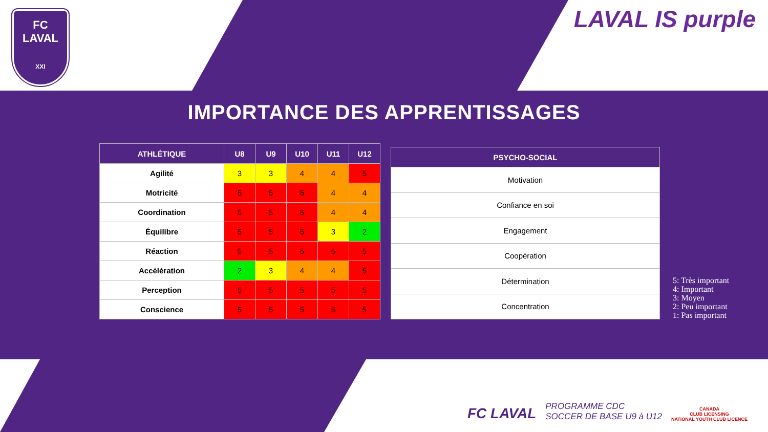FC
LAVAL
XXI
LAVAL IS purple
IMPORTANCE DES APPRENTISSAGES
| ATHLÉTIQUE | U8 | U9 | U10 | U11 | U12 |
| --- | --- | --- | --- | --- | --- |
| Agilité | 3 | 3 | 4 | 4 | 5 |
| Motricité | 5 | 5 | 5 | 4 | 4 |
| Coordination | 5 | 5 | 5 | 4 | 4 |
| Équilibre | 5 | 5 | 5 | 3 | 2 |
| Réaction | 5 | 5 | 5 | 5 | 5 |
| Accélération | 2 | 3 | 4 | 4 | 5 |
| Perception | 5 | 5 | 5 | 5 | 5 |
| Conscience | 5 | 5 | 5 | 5 | 5 |
| PSYCHO-SOCIAL |
| --- |
| Motivation |
| Confiance en soi |
| Engagement |
| Coopération |
| Détermination |
| Concentration |
5: Très important
4: Important
3: Moyen
2: Peu important
1: Pas important
FC LAVAL
PROGRAMME CDC
SOCCER DE BASE U9 à U12
CANADA
CLUB LICENSING
NATIONAL YOUTH CLUB LICENCE